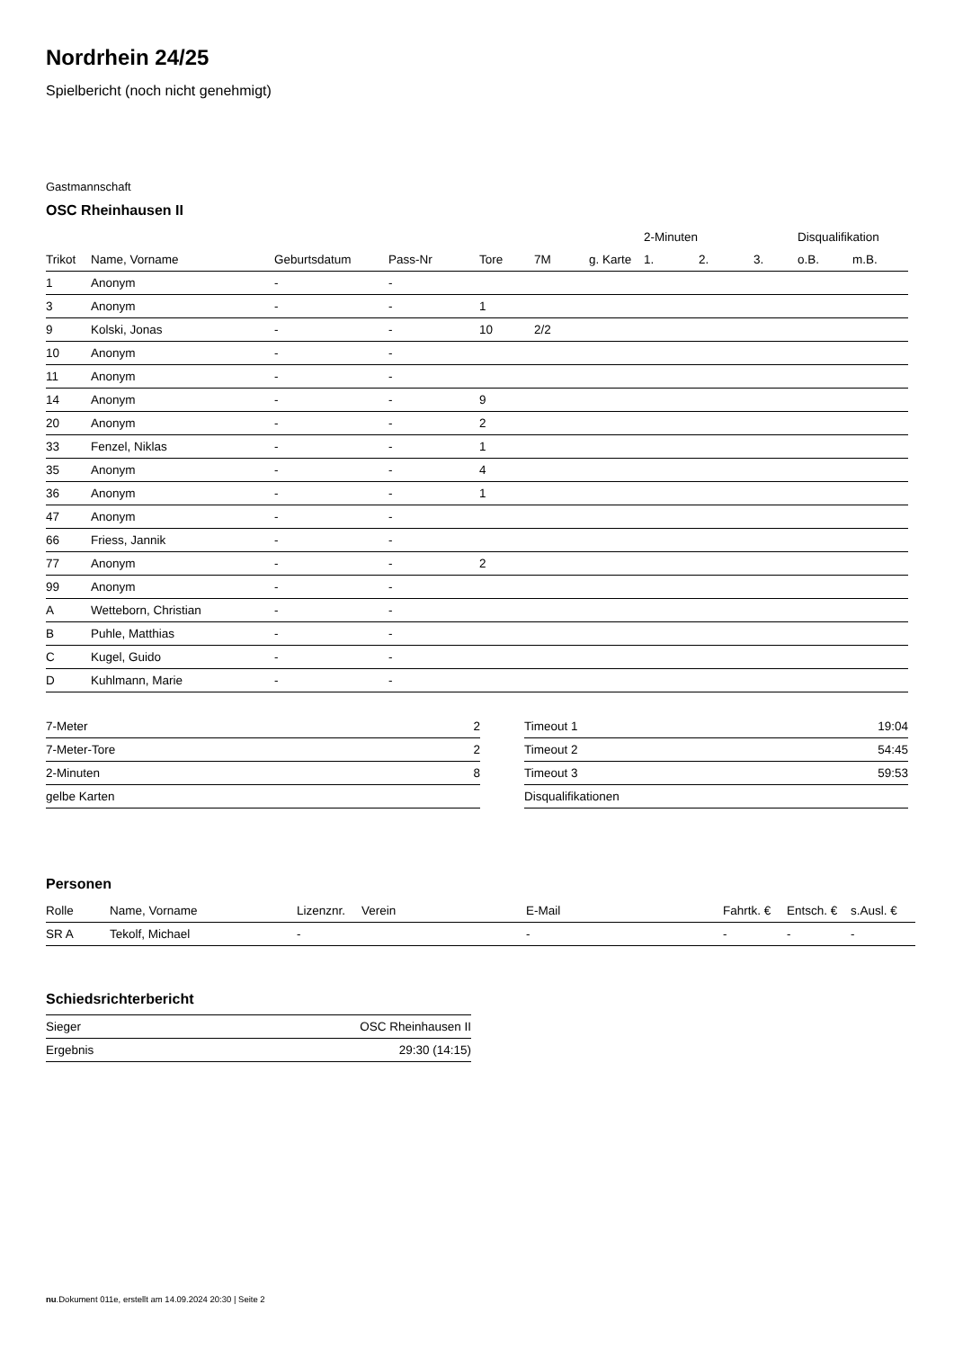Nordrhein 24/25
Spielbericht (noch nicht genehmigt)
Gastmannschaft
OSC Rheinhausen II
| | | | | | | | | 2-Minuten | | | Disqualifikation | |
| --- | --- | --- | --- | --- | --- | --- | --- | --- | --- | --- | --- | --- |
| Trikot | Name, Vorname | Geburtsdatum | Pass-Nr | Tore | 7M | g. Karte | | 1. | 2. | 3. | o.B. | m.B. |
| 1 | Anonym | - | - | | | | | | | | | |
| 3 | Anonym | - | - | 1 | | | | | | | | |
| 9 | Kolski, Jonas | - | - | 10 | 2/2 | | | | | | | |
| 10 | Anonym | - | - | | | | | | | | | |
| 11 | Anonym | - | - | | | | | | | | | |
| 14 | Anonym | - | - | 9 | | | | | | | | |
| 20 | Anonym | - | - | 2 | | | | | | | | |
| 33 | Fenzel, Niklas | - | - | 1 | | | | | | | | |
| 35 | Anonym | - | - | 4 | | | | | | | | |
| 36 | Anonym | - | - | 1 | | | | | | | | |
| 47 | Anonym | - | - | | | | | | | | | |
| 66 | Friess, Jannik | - | - | | | | | | | | | |
| 77 | Anonym | - | - | 2 | | | | | | | | |
| 99 | Anonym | - | - | | | | | | | | | |
| A | Wetteborn, Christian | - | - | | | | | | | | | |
| B | Puhle, Matthias | - | - | | | | | | | | | |
| C | Kugel, Guido | - | - | | | | | | | | | |
| D | Kuhlmann, Marie | - | - | | | | | | | | | |
| 7-Meter | 2 |
| 7-Meter-Tore | 2 |
| 2-Minuten | 8 |
| gelbe Karten | |
| Timeout 1 | 19:04 |
| Timeout 2 | 54:45 |
| Timeout 3 | 59:53 |
| Disqualifikationen | |
Personen
| Rolle | Name, Vorname | Lizenznr. | Verein | E-Mail | Fahrtk. € | Entsch. € | s.Ausl. € |
| --- | --- | --- | --- | --- | --- | --- | --- |
| SR A | Tekolf, Michael | - | | - | - | - | - |
Schiedsrichterbericht
| Sieger | OSC Rheinhausen II |
| Ergebnis | 29:30 (14:15) |
nu.Dokument 011e, erstellt am 14.09.2024 20:30 | Seite 2